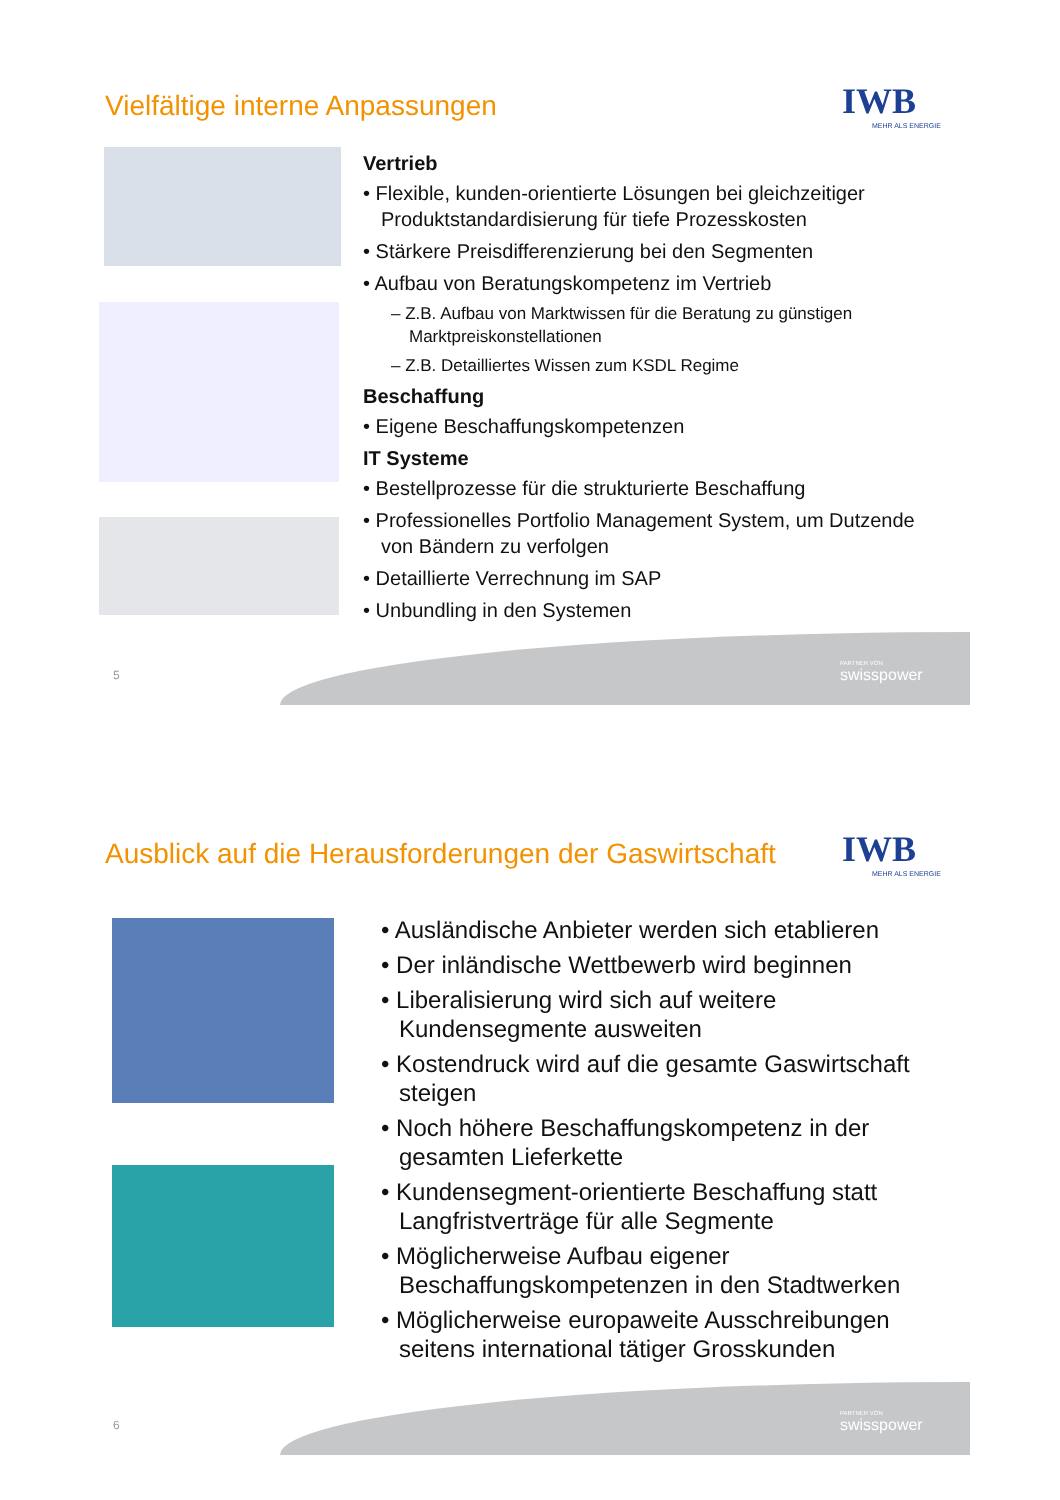Vielfältige interne Anpassungen
IWB
MEHR ALS ENERGIE
Vertrieb
• Flexible, kunden-orientierte Lösungen bei gleichzeitiger Produktstandardisierung für tiefe Prozesskosten
• Stärkere Preisdifferenzierung bei den Segmenten
• Aufbau von Beratungskompetenz im Vertrieb
– Z.B. Aufbau von Marktwissen für die Beratung zu günstigen Marktpreiskonstellationen
– Z.B. Detailliertes Wissen zum KSDL Regime
Beschaffung
• Eigene Beschaffungskompetenzen
IT Systeme
• Bestellprozesse für die strukturierte Beschaffung
• Professionelles Portfolio Management System, um Dutzende von Bändern zu verfolgen
• Detaillierte Verrechnung im SAP
• Unbundling in den Systemen
5 PARTNER VON
swisspower
Ausblick auf die Herausforderungen der Gaswirtschaft
IWB
MEHR ALS ENERGIE
• Ausländische Anbieter werden sich etablieren
• Der inländische Wettbewerb wird beginnen
• Liberalisierung wird sich auf weitere Kundensegmente ausweiten
• Kostendruck wird auf die gesamte Gaswirtschaft steigen
• Noch höhere Beschaffungskompetenz in der gesamten Lieferkette
• Kundensegment-orientierte Beschaffung statt Langfristverträge für alle Segmente
• Möglicherweise Aufbau eigener Beschaffungskompetenzen in den Stadtwerken
• Möglicherweise europaweite Ausschreibungen seitens international tätiger Grosskunden
6 PARTNER VON
swisspower